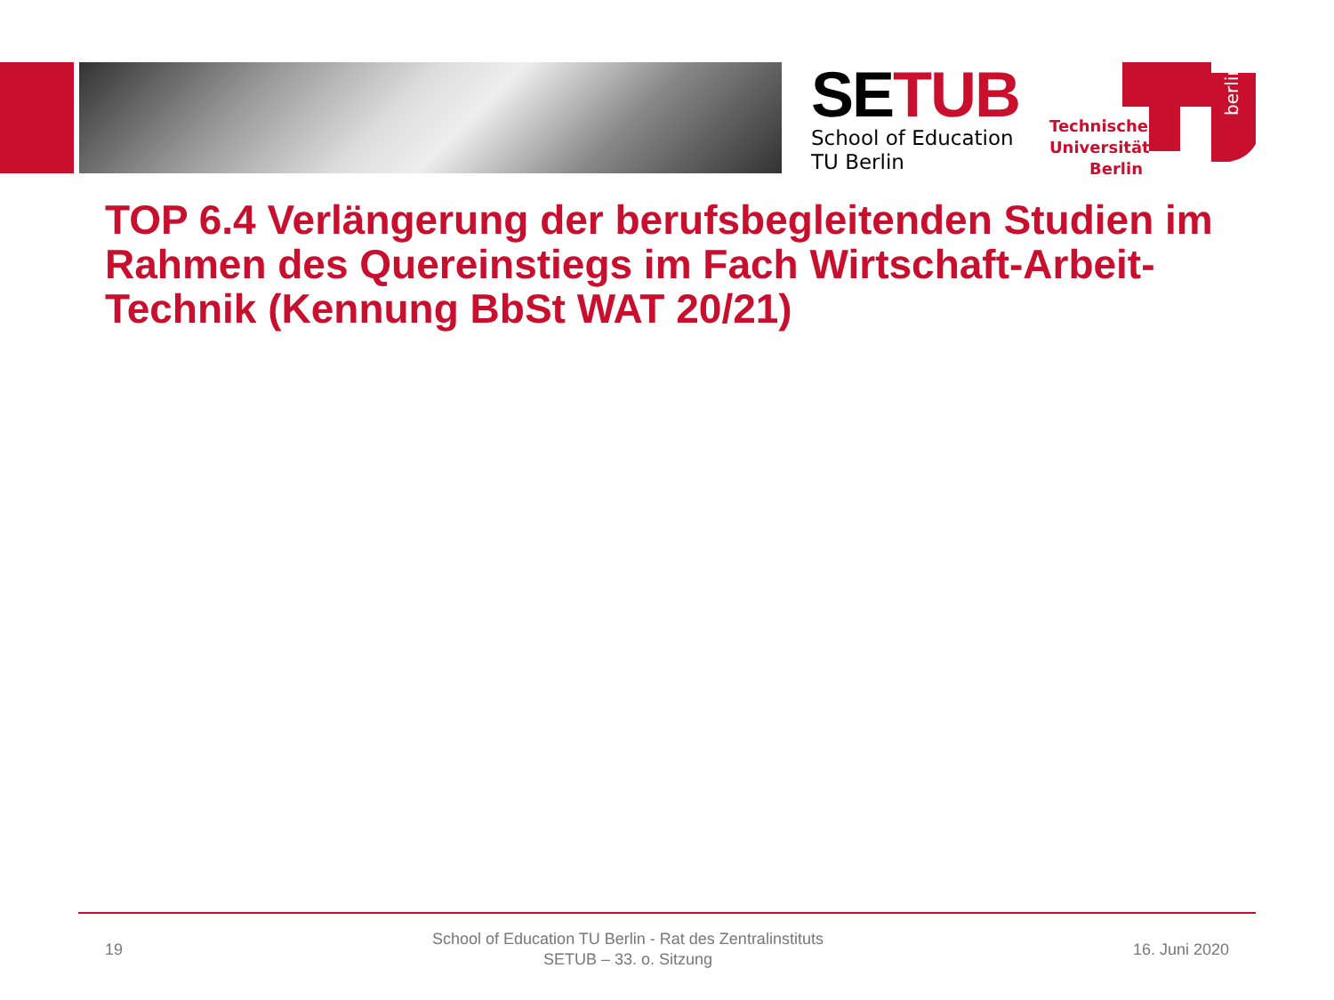SE TUB
School of Education
TU Berlin
Technische Universität Berlin
berlin
TOP 6.4 Verlängerung der berufsbegleitenden Studien im Rahmen des Quereinstiegs im Fach Wirtschaft-Arbeit-Technik (Kennung BbSt WAT 20/21)
19
School of Education TU Berlin - Rat des Zentralinstituts
SETUB – 33. o. Sitzung
16. Juni 2020